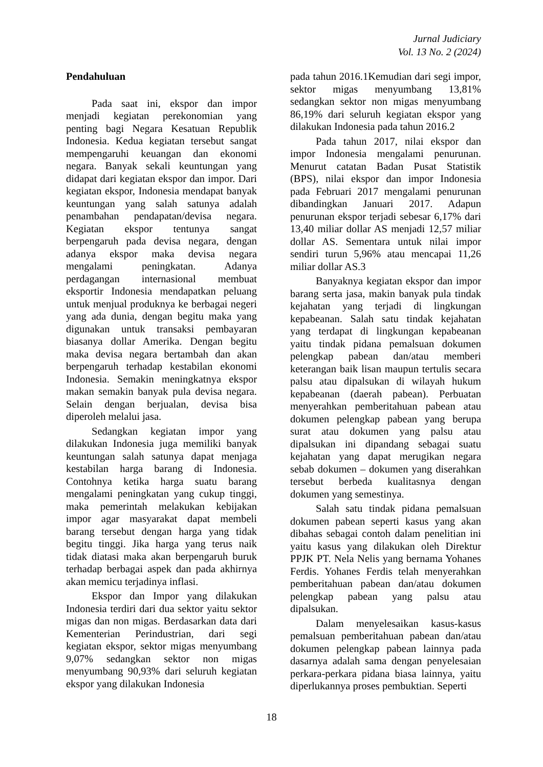Jurnal Judiciary
Vol. 13 No. 2 (2024)
Pendahuluan
Pada saat ini, ekspor dan impor menjadi kegiatan perekonomian yang penting bagi Negara Kesatuan Republik Indonesia. Kedua kegiatan tersebut sangat mempengaruhi keuangan dan ekonomi negara. Banyak sekali keuntungan yang didapat dari kegiatan ekspor dan impor. Dari kegiatan ekspor, Indonesia mendapat banyak keuntungan yang salah satunya adalah penambahan pendapatan/devisa negara. Kegiatan ekspor tentunya sangat berpengaruh pada devisa negara, dengan adanya ekspor maka devisa negara mengalami peningkatan. Adanya perdagangan internasional membuat eksportir Indonesia mendapatkan peluang untuk menjual produknya ke berbagai negeri yang ada dunia, dengan begitu maka yang digunakan untuk transaksi pembayaran biasanya dollar Amerika. Dengan begitu maka devisa negara bertambah dan akan berpengaruh terhadap kestabilan ekonomi Indonesia. Semakin meningkatnya ekspor makan semakin banyak pula devisa negara. Selain dengan berjualan, devisa bisa diperoleh melalui jasa.
Sedangkan kegiatan impor yang dilakukan Indonesia juga memiliki banyak keuntungan salah satunya dapat menjaga kestabilan harga barang di Indonesia. Contohnya ketika harga suatu barang mengalami peningkatan yang cukup tinggi, maka pemerintah melakukan kebijakan impor agar masyarakat dapat membeli barang tersebut dengan harga yang tidak begitu tinggi. Jika harga yang terus naik tidak diatasi maka akan berpengaruh buruk terhadap berbagai aspek dan pada akhirnya akan memicu terjadinya inflasi.
Ekspor dan Impor yang dilakukan Indonesia terdiri dari dua sektor yaitu sektor migas dan non migas. Berdasarkan data dari Kementerian Perindustrian, dari segi kegiatan ekspor, sektor migas menyumbang 9,07% sedangkan sektor non migas menyumbang 90,93% dari seluruh kegiatan ekspor yang dilakukan Indonesia
pada tahun 2016.1Kemudian dari segi impor, sektor migas menyumbang 13,81% sedangkan sektor non migas menyumbang 86,19% dari seluruh kegiatan ekspor yang dilakukan Indonesia pada tahun 2016.2
Pada tahun 2017, nilai ekspor dan impor Indonesia mengalami penurunan. Menurut catatan Badan Pusat Statistik (BPS), nilai ekspor dan impor Indonesia pada Februari 2017 mengalami penurunan dibandingkan Januari 2017. Adapun penurunan ekspor terjadi sebesar 6,17% dari 13,40 miliar dollar AS menjadi 12,57 miliar dollar AS. Sementara untuk nilai impor sendiri turun 5,96% atau mencapai 11,26 miliar dollar AS.3
Banyaknya kegiatan ekspor dan impor barang serta jasa, makin banyak pula tindak kejahatan yang terjadi di lingkungan kepabeanan. Salah satu tindak kejahatan yang terdapat di lingkungan kepabeanan yaitu tindak pidana pemalsuan dokumen pelengkap pabean dan/atau memberi keterangan baik lisan maupun tertulis secara palsu atau dipalsukan di wilayah hukum kepabeanan (daerah pabean). Perbuatan menyerahkan pemberitahuan pabean atau dokumen pelengkap pabean yang berupa surat atau dokumen yang palsu atau dipalsukan ini dipandang sebagai suatu kejahatan yang dapat merugikan negara sebab dokumen – dokumen yang diserahkan tersebut berbeda kualitasnya dengan dokumen yang semestinya.
Salah satu tindak pidana pemalsuan dokumen pabean seperti kasus yang akan dibahas sebagai contoh dalam penelitian ini yaitu kasus yang dilakukan oleh Direktur PPJK PT. Nela Nelis yang bernama Yohanes Ferdis. Yohanes Ferdis telah menyerahkan pemberitahuan pabean dan/atau dokumen pelengkap pabean yang palsu atau dipalsukan.
Dalam menyelesaikan kasus-kasus pemalsuan pemberitahuan pabean dan/atau dokumen pelengkap pabean lainnya pada dasarnya adalah sama dengan penyelesaian perkara-perkara pidana biasa lainnya, yaitu diperlukannya proses pembuktian. Seperti
18